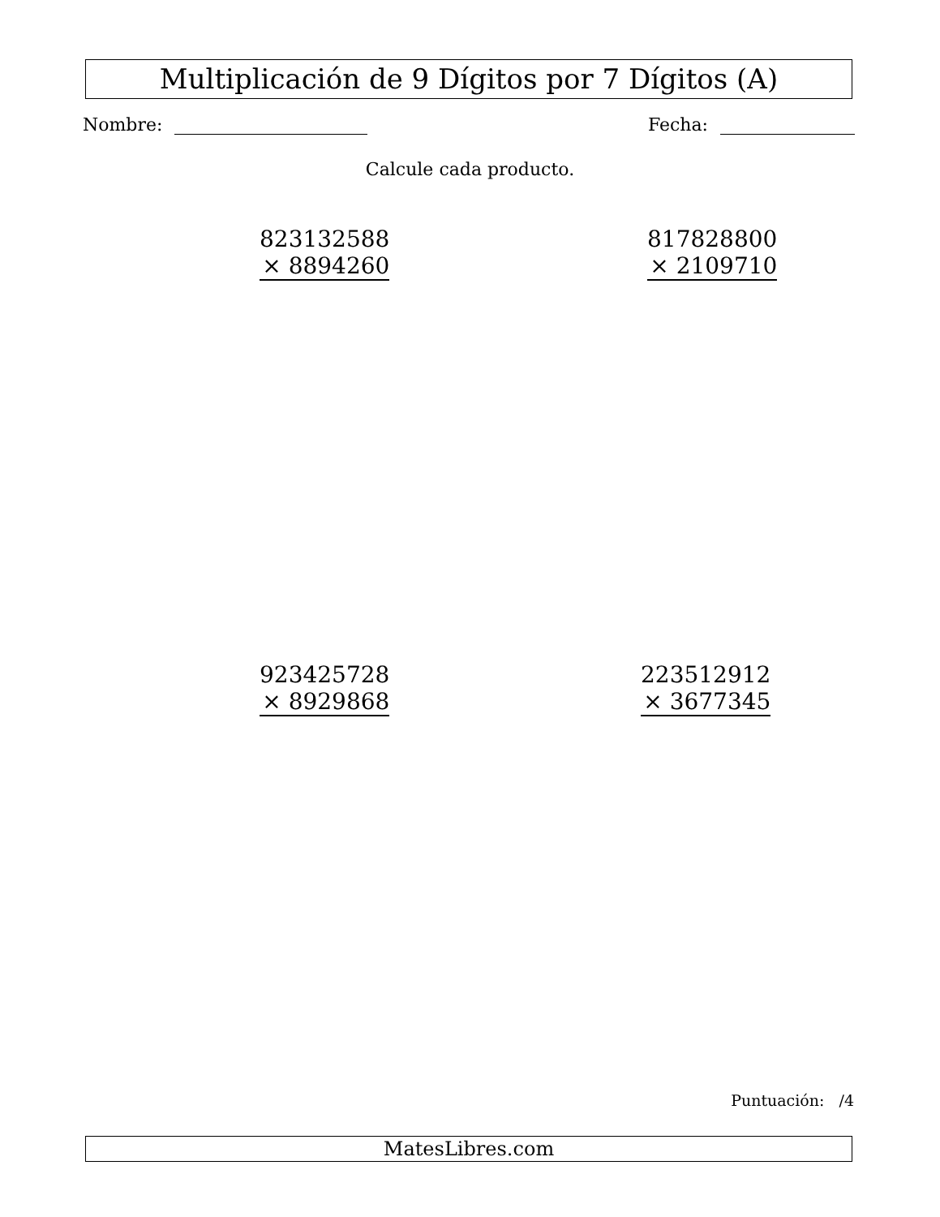Multiplicación de 9 Dígitos por 7 Dígitos (A)
Nombre: Fecha:
Calcule cada producto.
823132588
× 8894260
817828800
× 2109710
923425728
× 8929868
223512912
× 3677345
Puntuación: /4
MatesLibres.com